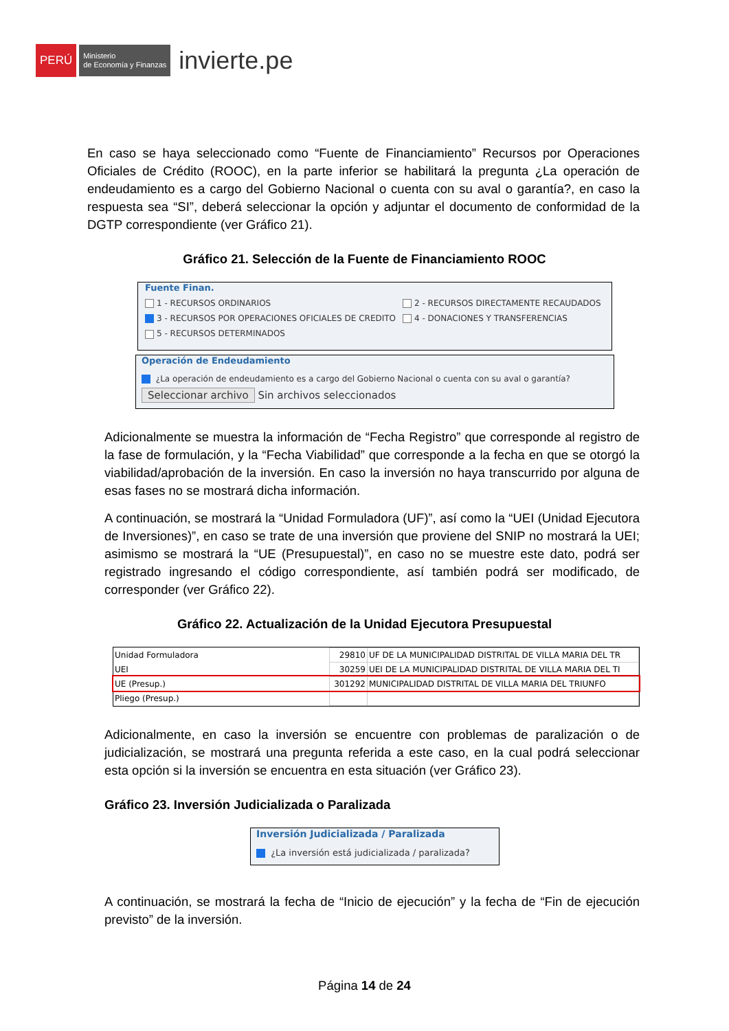PERÚ
Ministerio
de Economía y Finanzas
invierte.pe
En caso se haya seleccionado como “Fuente de Financiamiento” Recursos por Operaciones Oficiales de Crédito (ROOC), en la parte inferior se habilitará la pregunta ¿La operación de endeudamiento es a cargo del Gobierno Nacional o cuenta con su aval o garantía?, en caso la respuesta sea “SI”, deberá seleccionar la opción y adjuntar el documento de conformidad de la DGTP correspondiente (ver Gráfico 21).
Gráfico 21. Selección de la Fuente de Financiamiento ROOC
Fuente Finan.
1 - RECURSOS ORDINARIOS
2 - RECURSOS DIRECTAMENTE RECAUDADOS
3 - RECURSOS POR OPERACIONES OFICIALES DE CREDITO
4 - DONACIONES Y TRANSFERENCIAS
5 - RECURSOS DETERMINADOS
Operación de Endeudamiento
¿La operación de endeudamiento es a cargo del Gobierno Nacional o cuenta con su aval o garantía?
Seleccionar archivo Sin archivos seleccionados
Adicionalmente se muestra la información de “Fecha Registro” que corresponde al registro de la fase de formulación, y la “Fecha Viabilidad” que corresponde a la fecha en que se otorgó la viabilidad/aprobación de la inversión. En caso la inversión no haya transcurrido por alguna de esas fases no se mostrará dicha información.
A continuación, se mostrará la “Unidad Formuladora (UF)”, así como la “UEI (Unidad Ejecutora de Inversiones)”, en caso se trate de una inversión que proviene del SNIP no mostrará la UEI; asimismo se mostrará la “UE (Presupuestal)”, en caso no se muestre este dato, podrá ser registrado ingresando el código correspondiente, así también podrá ser modificado, de corresponder (ver Gráfico 22).
Gráfico 22. Actualización de la Unidad Ejecutora Presupuestal
| Unidad Formuladora | 29810 | UF DE LA MUNICIPALIDAD DISTRITAL DE VILLA MARIA DEL TR |
| UEI | 30259 | UEI DE LA MUNICIPALIDAD DISTRITAL DE VILLA MARIA DEL TI |
| UE (Presup.) | 301292 | MUNICIPALIDAD DISTRITAL DE VILLA MARIA DEL TRIUNFO |
| Pliego (Presup.) | | |
Adicionalmente, en caso la inversión se encuentre con problemas de paralización o de judicialización, se mostrará una pregunta referida a este caso, en la cual podrá seleccionar esta opción si la inversión se encuentra en esta situación (ver Gráfico 23).
Gráfico 23. Inversión Judicializada o Paralizada
Inversión Judicializada / Paralizada
¿La inversión está judicializada / paralizada?
A continuación, se mostrará la fecha de “Inicio de ejecución” y la fecha de “Fin de ejecución previsto” de la inversión.
Página 14 de 24